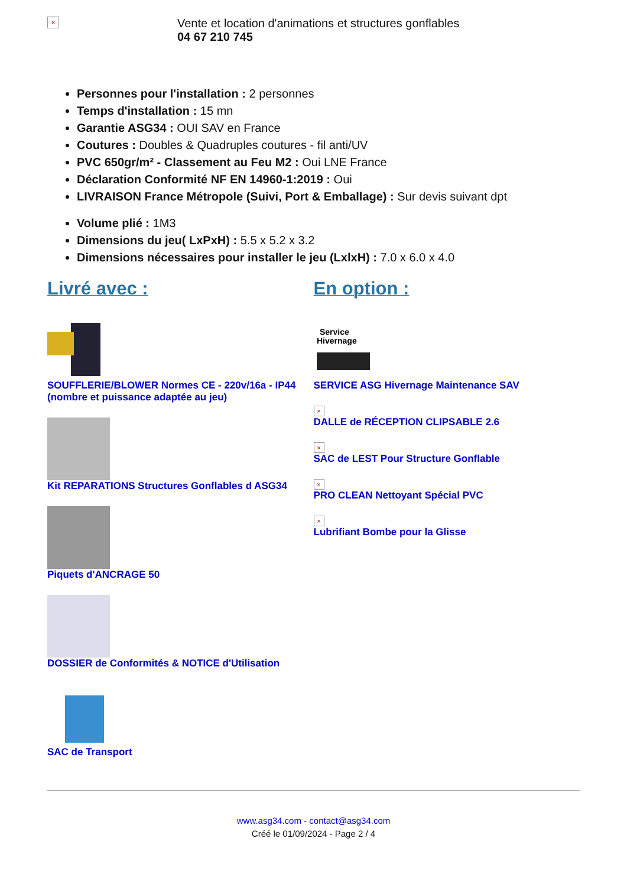×
Vente et location d'animations et structures gonflables
04 67 210 745
Personnes pour l'installation : 2 personnes
Temps d'installation : 15 mn
Garantie ASG34 : OUI SAV en France
Coutures : Doubles & Quadruples coutures - fil anti/UV
PVC 650gr/m² - Classement au Feu M2 : Oui LNE France
Déclaration Conformité NF EN 14960-1:2019 : Oui
LIVRAISON France Métropole (Suivi, Port & Emballage) : Sur devis suivant dpt
Volume plié : 1M3
Dimensions du jeu( LxPxH) : 5.5 x 5.2 x 3.2
Dimensions nécessaires pour installer le jeu (LxlxH) : 7.0 x 6.0 x 4.0
Livré avec :
SOUFFLERIE/BLOWER Normes CE - 220v/16a - IP44 (nombre et puissance adaptée au jeu)
Kit REPARATIONS Structures Gonflables d ASG34
Piquets d'ANCRAGE 50
DOSSIER de Conformités & NOTICE d'Utilisation
SAC de Transport
En option :
Service
Hivernage
SERVICE ASG Hivernage Maintenance SAV
×
DALLE de RÉCEPTION CLIPSABLE 2.6
×
SAC de LEST Pour Structure Gonflable
×
PRO CLEAN Nettoyant Spécial PVC
×
Lubrifiant Bombe pour la Glisse
www.asg34.com - contact@asg34.com
Créé le 01/09/2024 - Page 2 / 4